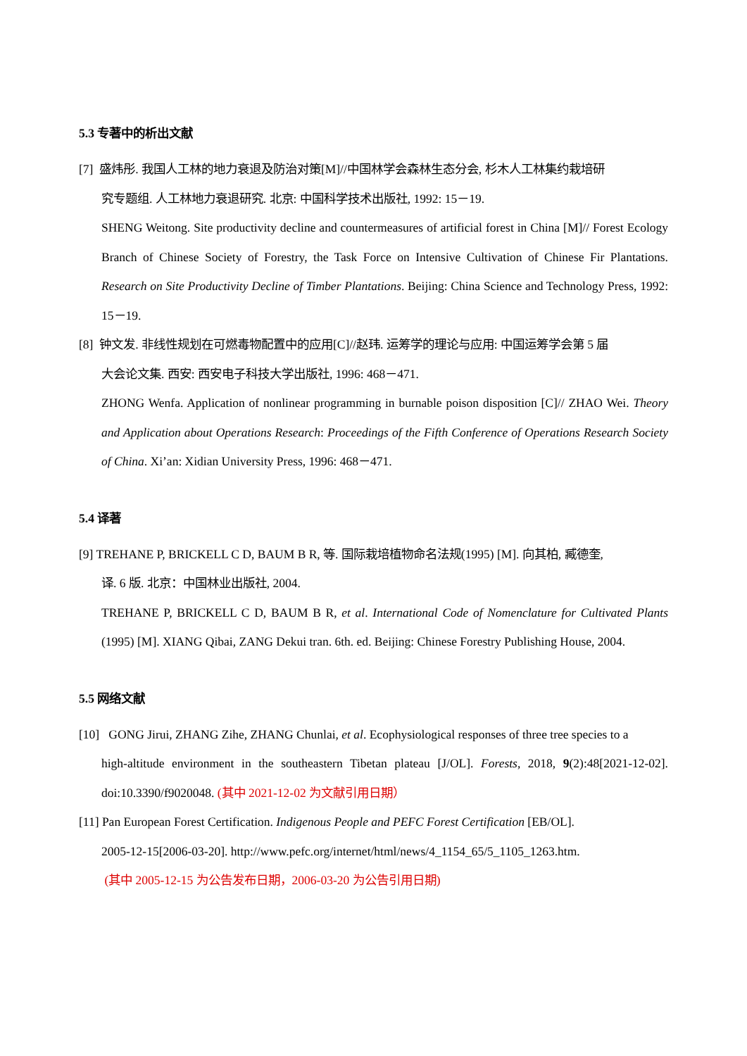5.3 专著中的析出文献
[7] 盛炜彤. 我国人工林的地力衰退及防治对策[M]//中国林学会森林生态分会, 杉木人工林集约栽培研
究专题组. 人工林地力衰退研究. 北京: 中国科学技术出版社, 1992: 15－19.
SHENG Weitong. Site productivity decline and countermeasures of artificial forest in China [M]// Forest Ecology Branch of Chinese Society of Forestry, the Task Force on Intensive Cultivation of Chinese Fir Plantations. Research on Site Productivity Decline of Timber Plantations. Beijing: China Science and Technology Press, 1992: 15－19.
[8] 钟文发. 非线性规划在可燃毒物配置中的应用[C]//赵玮. 运筹学的理论与应用: 中国运筹学会第 5 届
大会论文集. 西安: 西安电子科技大学出版社, 1996: 468－471.
ZHONG Wenfa. Application of nonlinear programming in burnable poison disposition [C]// ZHAO Wei. Theory and Application about Operations Research: Proceedings of the Fifth Conference of Operations Research Society of China. Xi’an: Xidian University Press, 1996: 468－471.
5.4 译著
[9] TREHANE P, BRICKELL C D, BAUM B R, 等. 国际栽培植物命名法规(1995) [M]. 向其柏, 臧德奎,
译. 6 版. 北京：中国林业出版社, 2004.
TREHANE P, BRICKELL C D, BAUM B R, et al. International Code of Nomenclature for Cultivated Plants (1995) [M]. XIANG Qibai, ZANG Dekui tran. 6th. ed. Beijing: Chinese Forestry Publishing House, 2004.
5.5 网络文献
[10] GONG Jirui, ZHANG Zihe, ZHANG Chunlai, et al. Ecophysiological responses of three tree species to a
high-altitude environment in the southeastern Tibetan plateau [J/OL]. Forests, 2018, 9(2):48[2021-12-02]. doi:10.3390/f9020048. (其中 2021-12-02 为文献引用日期）
[11] Pan European Forest Certification. Indigenous People and PEFC Forest Certification [EB/OL].
2005-12-15[2006-03-20]. http://www.pefc.org/internet/html/news/4_1154_65/5_1105_1263.htm.
(其中 2005-12-15 为公告发布日期，2006-03-20 为公告引用日期)